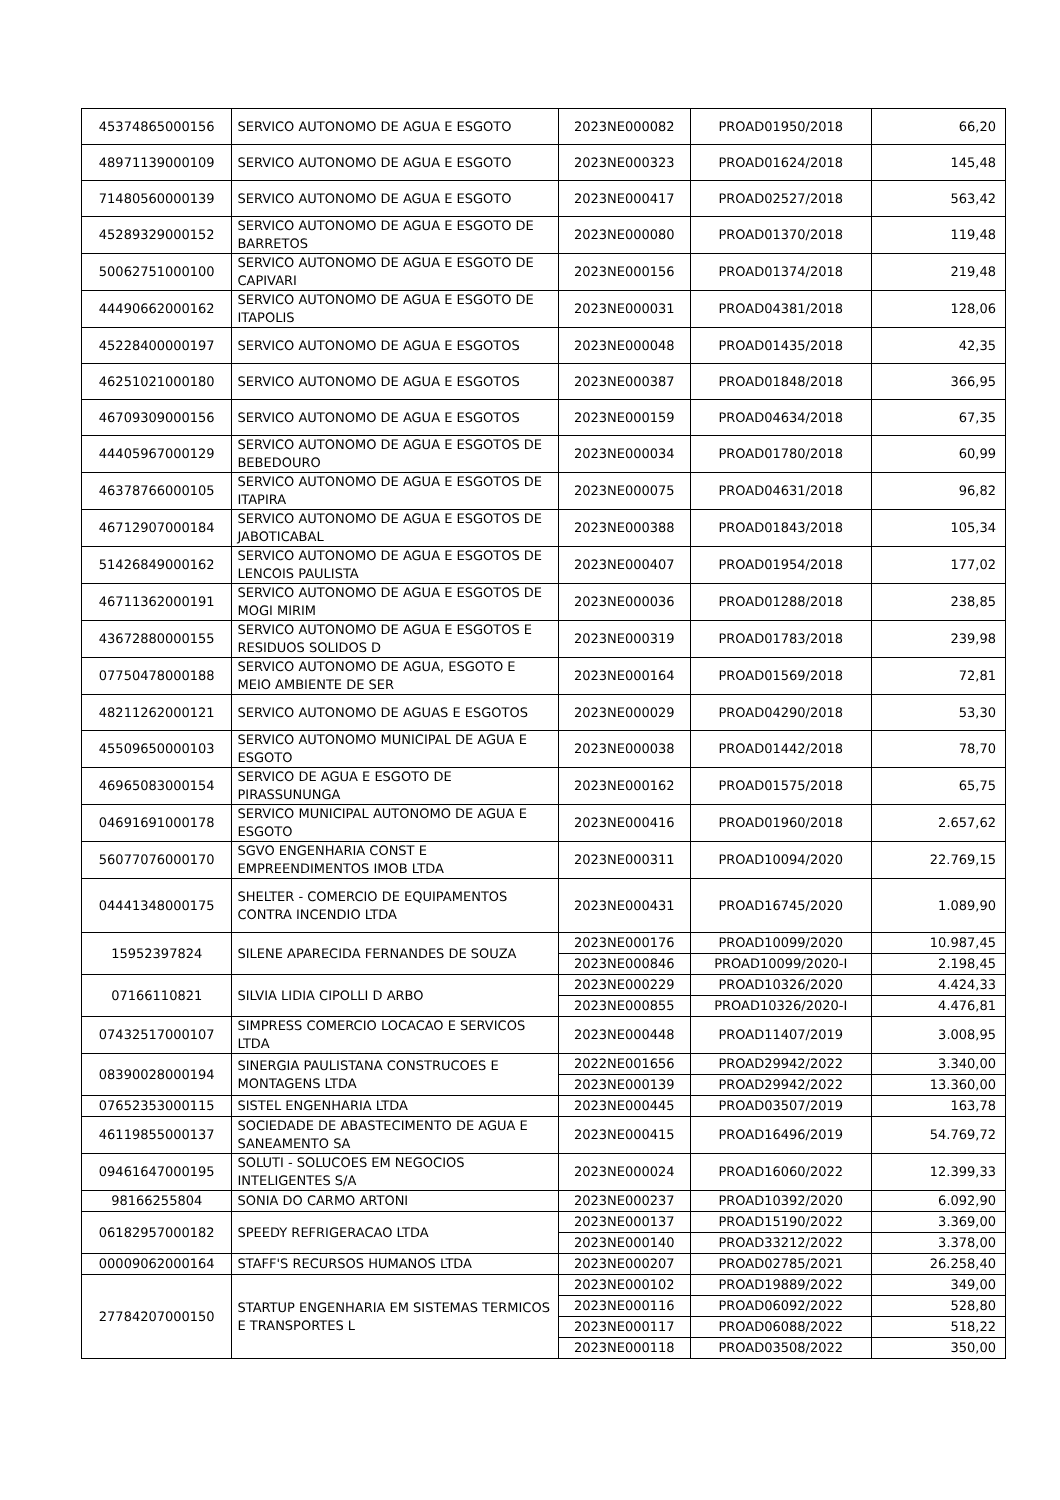| 45374865000156 | SERVICO AUTONOMO DE AGUA E ESGOTO | 2023NE000082 | PROAD01950/2018 | 66,20 |
| 48971139000109 | SERVICO AUTONOMO DE AGUA E ESGOTO | 2023NE000323 | PROAD01624/2018 | 145,48 |
| 71480560000139 | SERVICO AUTONOMO DE AGUA E ESGOTO | 2023NE000417 | PROAD02527/2018 | 563,42 |
| 45289329000152 | SERVICO AUTONOMO DE AGUA E ESGOTO DE BARRETOS | 2023NE000080 | PROAD01370/2018 | 119,48 |
| 50062751000100 | SERVICO AUTONOMO DE AGUA E ESGOTO DE CAPIVARI | 2023NE000156 | PROAD01374/2018 | 219,48 |
| 44490662000162 | SERVICO AUTONOMO DE AGUA E ESGOTO DE ITAPOLIS | 2023NE000031 | PROAD04381/2018 | 128,06 |
| 45228400000197 | SERVICO AUTONOMO DE AGUA E ESGOTOS | 2023NE000048 | PROAD01435/2018 | 42,35 |
| 46251021000180 | SERVICO AUTONOMO DE AGUA E ESGOTOS | 2023NE000387 | PROAD01848/2018 | 366,95 |
| 46709309000156 | SERVICO AUTONOMO DE AGUA E ESGOTOS | 2023NE000159 | PROAD04634/2018 | 67,35 |
| 44405967000129 | SERVICO AUTONOMO DE AGUA E ESGOTOS DE BEBEDOURO | 2023NE000034 | PROAD01780/2018 | 60,99 |
| 46378766000105 | SERVICO AUTONOMO DE AGUA E ESGOTOS DE ITAPIRA | 2023NE000075 | PROAD04631/2018 | 96,82 |
| 46712907000184 | SERVICO AUTONOMO DE AGUA E ESGOTOS DE JABOTICABAL | 2023NE000388 | PROAD01843/2018 | 105,34 |
| 51426849000162 | SERVICO AUTONOMO DE AGUA E ESGOTOS DE LENCOIS PAULISTA | 2023NE000407 | PROAD01954/2018 | 177,02 |
| 46711362000191 | SERVICO AUTONOMO DE AGUA E ESGOTOS DE MOGI MIRIM | 2023NE000036 | PROAD01288/2018 | 238,85 |
| 43672880000155 | SERVICO AUTONOMO DE AGUA E ESGOTOS E RESIDUOS SOLIDOS D | 2023NE000319 | PROAD01783/2018 | 239,98 |
| 07750478000188 | SERVICO AUTONOMO DE AGUA, ESGOTO E MEIO AMBIENTE DE SER | 2023NE000164 | PROAD01569/2018 | 72,81 |
| 48211262000121 | SERVICO AUTONOMO DE AGUAS E ESGOTOS | 2023NE000029 | PROAD04290/2018 | 53,30 |
| 45509650000103 | SERVICO AUTONOMO MUNICIPAL DE AGUA E ESGOTO | 2023NE000038 | PROAD01442/2018 | 78,70 |
| 46965083000154 | SERVICO DE AGUA E ESGOTO DE PIRASSUNUNGA | 2023NE000162 | PROAD01575/2018 | 65,75 |
| 04691691000178 | SERVICO MUNICIPAL AUTONOMO DE AGUA E ESGOTO | 2023NE000416 | PROAD01960/2018 | 2.657,62 |
| 56077076000170 | SGVO ENGENHARIA CONST E EMPREENDIMENTOS IMOB LTDA | 2023NE000311 | PROAD10094/2020 | 22.769,15 |
| 04441348000175 | SHELTER - COMERCIO DE EQUIPAMENTOS CONTRA INCENDIO LTDA | 2023NE000431 | PROAD16745/2020 | 1.089,90 |
| 15952397824 | SILENE APARECIDA FERNANDES DE SOUZA | 2023NE000176 | PROAD10099/2020 | 10.987,45 |
| | | 2023NE000846 | PROAD10099/2020-I | 2.198,45 |
| 07166110821 | SILVIA LIDIA CIPOLLI D ARBO | 2023NE000229 | PROAD10326/2020 | 4.424,33 |
| | | 2023NE000855 | PROAD10326/2020-I | 4.476,81 |
| 07432517000107 | SIMPRESS COMERCIO LOCACAO E SERVICOS LTDA | 2023NE000448 | PROAD11407/2019 | 3.008,95 |
| 08390028000194 | SINERGIA PAULISTANA CONSTRUCOES E MONTAGENS LTDA | 2022NE001656 | PROAD29942/2022 | 3.340,00 |
| | | 2023NE000139 | PROAD29942/2022 | 13.360,00 |
| 07652353000115 | SISTEL ENGENHARIA LTDA | 2023NE000445 | PROAD03507/2019 | 163,78 |
| 46119855000137 | SOCIEDADE DE ABASTECIMENTO DE AGUA E SANEAMENTO SA | 2023NE000415 | PROAD16496/2019 | 54.769,72 |
| 09461647000195 | SOLUTI - SOLUCOES EM NEGOCIOS INTELIGENTES S/A | 2023NE000024 | PROAD16060/2022 | 12.399,33 |
| 98166255804 | SONIA DO CARMO ARTONI | 2023NE000237 | PROAD10392/2020 | 6.092,90 |
| 06182957000182 | SPEEDY REFRIGERACAO LTDA | 2023NE000137 | PROAD15190/2022 | 3.369,00 |
| | | 2023NE000140 | PROAD33212/2022 | 3.378,00 |
| 00009062000164 | STAFF'S RECURSOS HUMANOS LTDA | 2023NE000207 | PROAD02785/2021 | 26.258,40 |
| 27784207000150 | STARTUP ENGENHARIA EM SISTEMAS TERMICOS E TRANSPORTES L | 2023NE000102 | PROAD19889/2022 | 349,00 |
| | | 2023NE000116 | PROAD06092/2022 | 528,80 |
| | | 2023NE000117 | PROAD06088/2022 | 518,22 |
| | | 2023NE000118 | PROAD03508/2022 | 350,00 |